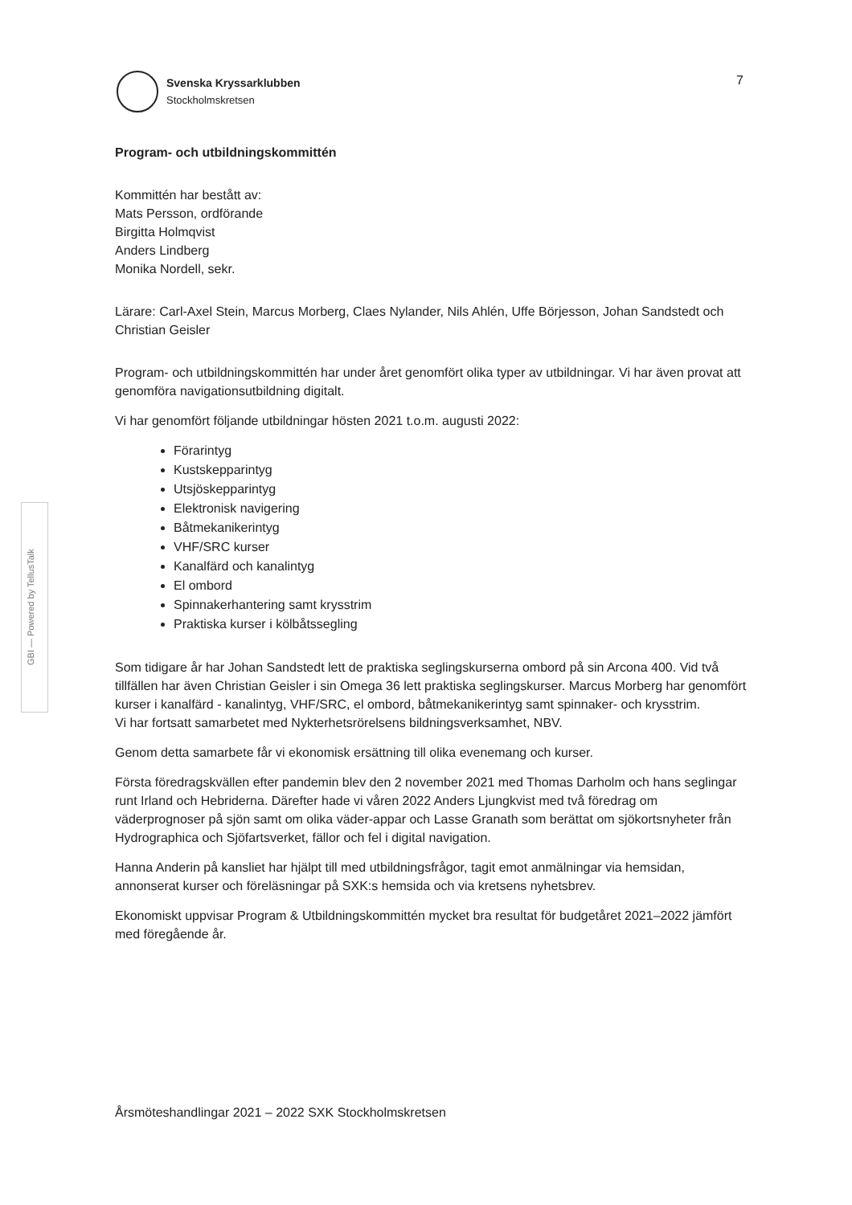Svenska Kryssarklubben
Stockholmskretsen
7
Program- och utbildningskommittén
Kommittén har bestått av:
Mats Persson, ordförande
Birgitta Holmqvist
Anders Lindberg
Monika Nordell, sekr.
Lärare: Carl-Axel Stein, Marcus Morberg, Claes Nylander, Nils Ahlén, Uffe Börjesson, Johan Sandstedt och Christian Geisler
Program- och utbildningskommittén har under året genomfört olika typer av utbildningar. Vi har även provat att genomföra navigationsutbildning digitalt.
Vi har genomfört följande utbildningar hösten 2021 t.o.m. augusti 2022:
Förarintyg
Kustskepparintyg
Utsjöskepparintyg
Elektronisk navigering
Båtmekanikerintyg
VHF/SRC kurser
Kanalfärd och kanalintyg
El ombord
Spinnakerhantering samt krysstrim
Praktiska kurser i kölbåtssegling
Som tidigare år har Johan Sandstedt lett de praktiska seglingskurserna ombord på sin Arcona 400. Vid två tillfällen har även Christian Geisler i sin Omega 36 lett praktiska seglingskurser. Marcus Morberg har genomfört kurser i kanalfärd - kanalintyg, VHF/SRC, el ombord, båtmekanikerintyg samt spinnaker- och krysstrim.
Vi har fortsatt samarbetet med Nykterhetsrörelsens bildningsverksamhet, NBV.
Genom detta samarbete får vi ekonomisk ersättning till olika evenemang och kurser.
Första föredragskvällen efter pandemin blev den 2 november 2021 med Thomas Darholm och hans seglingar runt Irland och Hebriderna. Därefter hade vi våren 2022 Anders Ljungkvist med två föredrag om väderprognoser på sjön samt om olika väder-appar och Lasse Granath som berättat om sjökortsnyheter från Hydrographica och Sjöfartsverket, fällor och fel i digital navigation.
Hanna Anderin på kansliet har hjälpt till med utbildningsfrågor, tagit emot anmälningar via hemsidan, annonserat kurser och föreläsningar på SXK:s hemsida och via kretsens nyhetsbrev.
Ekonomiskt uppvisar Program & Utbildningskommittén mycket bra resultat för budgetåret 2021–2022 jämfört med föregående år.
GBI — Powered by TellusTalk
Årsmöteshandlingar 2021 – 2022 SXK Stockholmskretsen